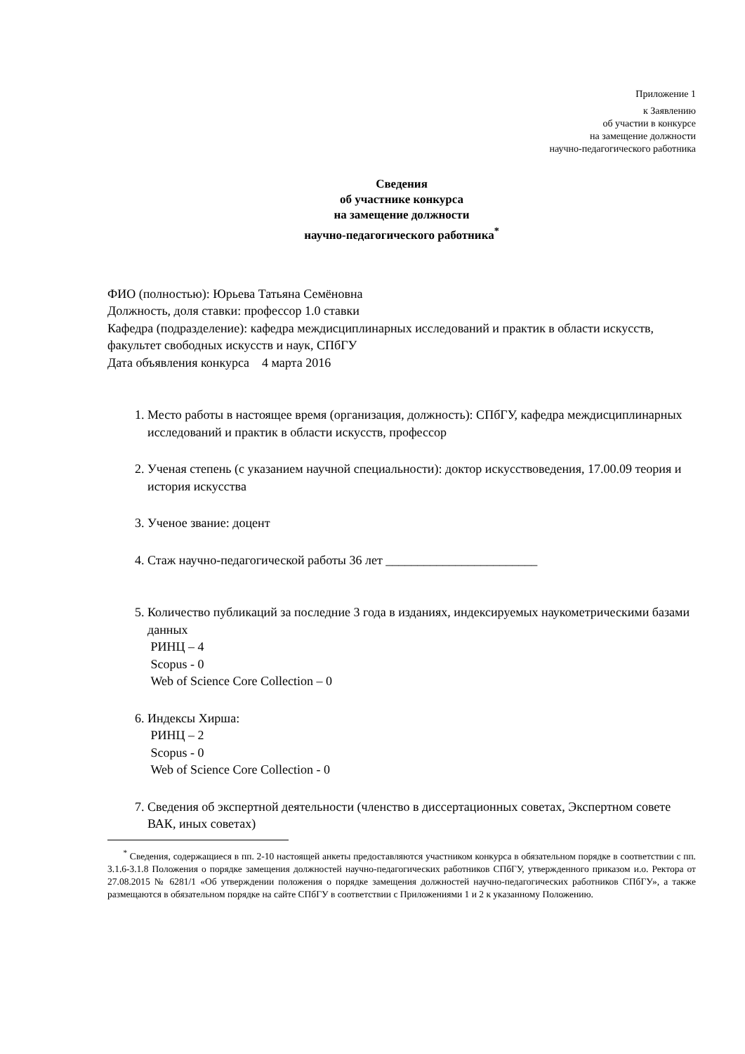Приложение 1
к Заявлению
об участии в конкурсе
на замещение должности
научно-педагогического работника
Сведения
об участнике конкурса
на замещение должности
научно-педагогического работника<sup>*</sup>
ФИО (полностью): Юрьева Татьяна Семёновна
Должность, доля ставки: профессор 1.0 ставки
Кафедра (подразделение): кафедра междисциплинарных исследований и практик в области искусств, факультет свободных искусств и наук, СПбГУ
Дата объявления конкурса 4 марта 2016
1. Место работы в настоящее время (организация, должность): СПбГУ, кафедра междисциплинарных исследований и практик в области искусств, профессор
2. Ученая степень (с указанием научной специальности): доктор искусствоведения, 17.00.09 теория и история искусства
3. Ученое звание: доцент
4. Стаж научно-педагогической работы 36 лет ________________________
5. Количество публикаций за последние 3 года в изданиях, индексируемых наукометрическими базами данных
РИНЦ – 4
Scopus - 0
Web of Science Core Collection – 0
6. Индексы Хирша:
РИНЦ – 2
Scopus - 0
Web of Science Core Collection - 0
7. Сведения об экспертной деятельности (членство в диссертационных советах, Экспертном совете ВАК, иных советах)
<sup>*</sup> Сведения, содержащиеся в пп. 2-10 настоящей анкеты предоставляются участником конкурса в обязательном порядке в соответствии с пп. 3.1.6-3.1.8 Положения о порядке замещения должностей научно-педагогических работников СПбГУ, утвержденного приказом и.о. Ректора от 27.08.2015 № 6281/1 «Об утверждении положения о порядке замещения должностей научно-педагогических работников СПбГУ», а также размещаются в обязательном порядке на сайте СПбГУ в соответствии с Приложениями 1 и 2 к указанному Положению.